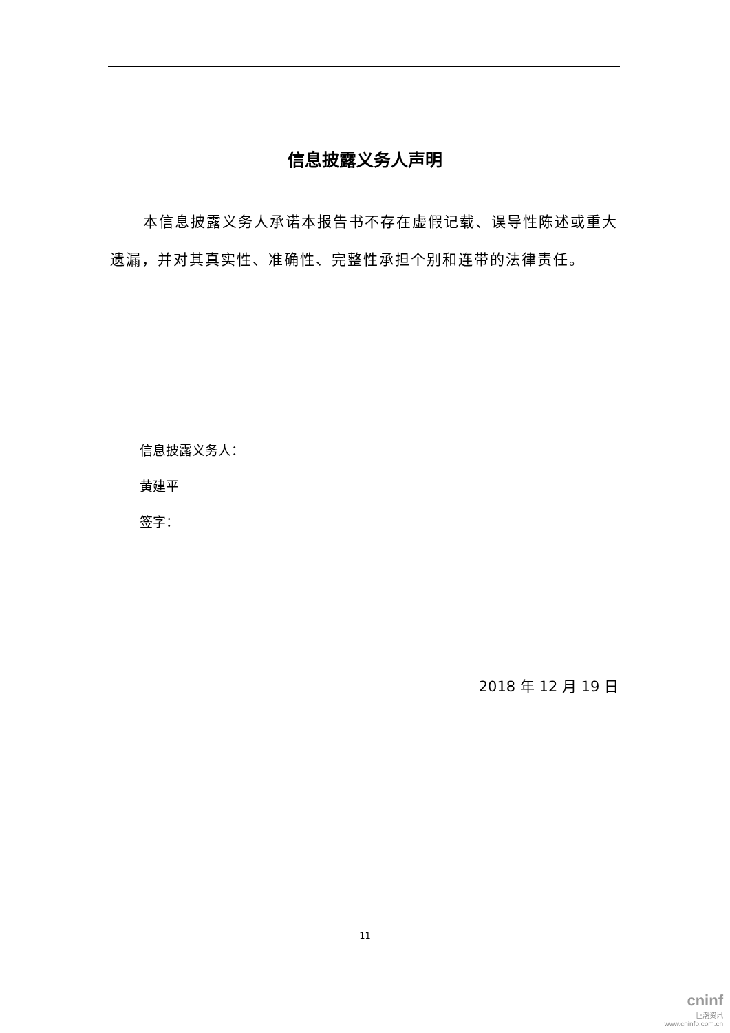信息披露义务人声明
本信息披露义务人承诺本报告书不存在虚假记载、误导性陈述或重大遗漏，并对其真实性、准确性、完整性承担个别和连带的法律责任。
信息披露义务人：
黄建平
签字：
2018 年 12 月 19 日
11
cninf
巨潮资讯
www.cninfo.com.cn